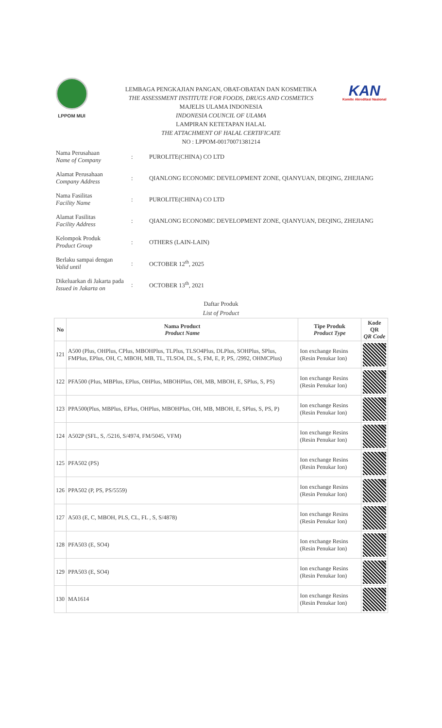LPPOM MUI
KAN
Komite Akreditasi Nasional
LEMBAGA PENGKAJIAN PANGAN, OBAT-OBATAN DAN KOSMETIKA
THE ASSESSMENT INSTITUTE FOR FOODS, DRUGS AND COSMETICS
MAJELIS ULAMA INDONESIA
INDONESIA COUNCIL OF ULAMA
LAMPIRAN KETETAPAN HALAL
THE ATTACHMENT OF HALAL CERTIFICATE
NO : LPPOM-00170071381214
| Nama Perusahaan Name of Company | : | PUROLITE(CHINA) CO LTD |
| Alamat Perusahaan Company Address | : | QIANLONG ECONOMIC DEVELOPMENT ZONE, QIANYUAN, DEQING, ZHEJIANG |
| Nama Fasilitas Facility Name | : | PUROLITE(CHINA) CO LTD |
| Alamat Fasilitas Facility Address | : | QIANLONG ECONOMIC DEVELOPMENT ZONE, QIANYUAN, DEQING, ZHEJIANG |
| Kelompok Produk Product Group | : | OTHERS (LAIN-LAIN) |
| Berlaku sampai dengan Valid until | : | OCTOBER 12<sup>th</sup>, 2025 |
| Dikeluarkan di Jakarta pada Issued in Jakarta on | : | OCTOBER 13<sup>th</sup>, 2021 |
Daftar Produk
List of Product
| No | Nama Product Product Name | Tipe Produk Product Type | Kode QR QR Code |
| --- | --- | --- | --- |
| 121 | A500 (Plus, OHPlus, CPlus, MBOHPlus, TLPlus, TLSO4Plus, DLPlus, SOHPlus, SPlus, FMPlus, EPlus, OH, C, MBOH, MB, TL, TLSO4, DL, S, FM, E, P, PS, /2992, OHMCPlus) | Ion exchange Resins (Resin Penukar Ion) | |
| 122 | PFA500 (Plus, MBPlus, EPlus, OHPlus, MBOHPlus, OH, MB, MBOH, E, SPlus, S, PS) | Ion exchange Resins (Resin Penukar Ion) | |
| 123 | PPA500(Plus, MBPlus, EPlus, OHPlus, MBOHPlus, OH, MB, MBOH, E, SPlus, S, PS, P) | Ion exchange Resins (Resin Penukar Ion) | |
| 124 | A502P (SFL, S, /5216, S/4974, FM/5045, VFM) | Ion exchange Resins (Resin Penukar Ion) | |
| 125 | PFA502 (PS) | Ion exchange Resins (Resin Penukar Ion) | |
| 126 | PPA502 (P, PS, PS/5559) | Ion exchange Resins (Resin Penukar Ion) | |
| 127 | A503 (E, C, MBOH, PLS, CL, FL , S, S/4878) | Ion exchange Resins (Resin Penukar Ion) | |
| 128 | PFA503 (E, SO4) | Ion exchange Resins (Resin Penukar Ion) | |
| 129 | PPA503 (E, SO4) | Ion exchange Resins (Resin Penukar Ion) | |
| 130 | MA1614 | Ion exchange Resins (Resin Penukar Ion) | |